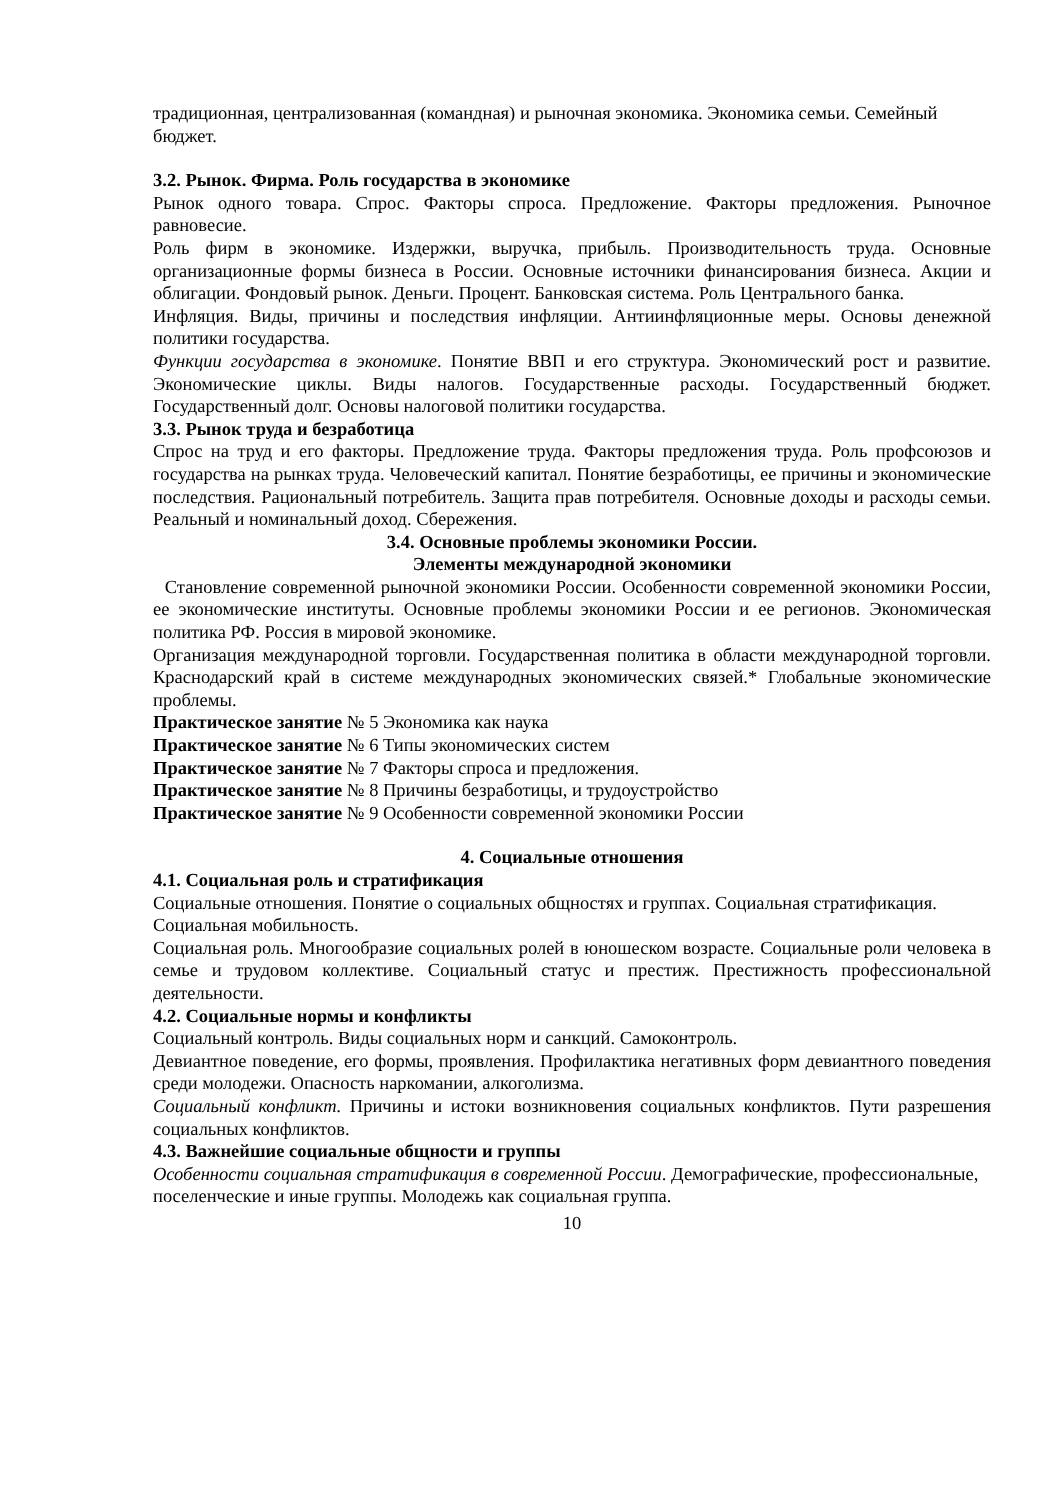традиционная, централизованная (командная) и рыночная экономика. Экономика семьи. Семейный бюджет.
3.2. Рынок. Фирма. Роль государства в экономике
Рынок одного товара. Спрос. Факторы спроса. Предложение. Факторы предложения. Рыночное равновесие.
Роль фирм в экономике. Издержки, выручка, прибыль. Производительность труда. Основные организационные формы бизнеса в России. Основные источники финансирования бизнеса. Акции и облигации. Фондовый рынок. Деньги. Процент. Банковская система. Роль Центрального банка.
Инфляция. Виды, причины и последствия инфляции. Антиинфляционные меры. Основы денежной политики государства.
Функции государства в экономике. Понятие ВВП и его структура. Экономический рост и развитие. Экономические циклы. Виды налогов. Государственные расходы. Государственный бюджет. Государственный долг. Основы налоговой политики государства.
3.3. Рынок труда и безработица
Спрос на труд и его факторы. Предложение труда. Факторы предложения труда. Роль профсоюзов и государства на рынках труда. Человеческий капитал. Понятие безработицы, ее причины и экономические последствия. Рациональный потребитель. Защита прав потребителя. Основные доходы и расходы семьи. Реальный и номинальный доход. Сбережения.
3.4. Основные проблемы экономики России.
Элементы международной экономики
Становление современной рыночной экономики России. Особенности современной экономики России, ее экономические институты. Основные проблемы экономики России и ее регионов. Экономическая политика РФ. Россия в мировой экономике.
Организация международной торговли. Государственная политика в области международной торговли. Краснодарский край в системе международных экономических связей.* Глобальные экономические проблемы.
Практическое занятие № 5 Экономика как наука
Практическое занятие № 6 Типы экономических систем
Практическое занятие № 7 Факторы спроса и предложения.
Практическое занятие № 8 Причины безработицы, и трудоустройство
Практическое занятие № 9 Особенности современной экономики России
4. Социальные отношения
4.1. Социальная роль и стратификация
Социальные отношения. Понятие о социальных общностях и группах. Социальная стратификация. Социальная мобильность.
Социальная роль. Многообразие социальных ролей в юношеском возрасте. Социальные роли человека в семье и трудовом коллективе. Социальный статус и престиж. Престижность профессиональной деятельности.
4.2. Социальные нормы и конфликты
Социальный контроль. Виды социальных норм и санкций. Самоконтроль.
Девиантное поведение, его формы, проявления. Профилактика негативных форм девиантного поведения среди молодежи. Опасность наркомании, алкоголизма.
Социальный конфликт. Причины и истоки возникновения социальных конфликтов. Пути разрешения социальных конфликтов.
4.3. Важнейшие социальные общности и группы
Особенности социальная стратификация в современной России. Демографические, профессиональные, поселенческие и иные группы. Молодежь как социальная группа.
10